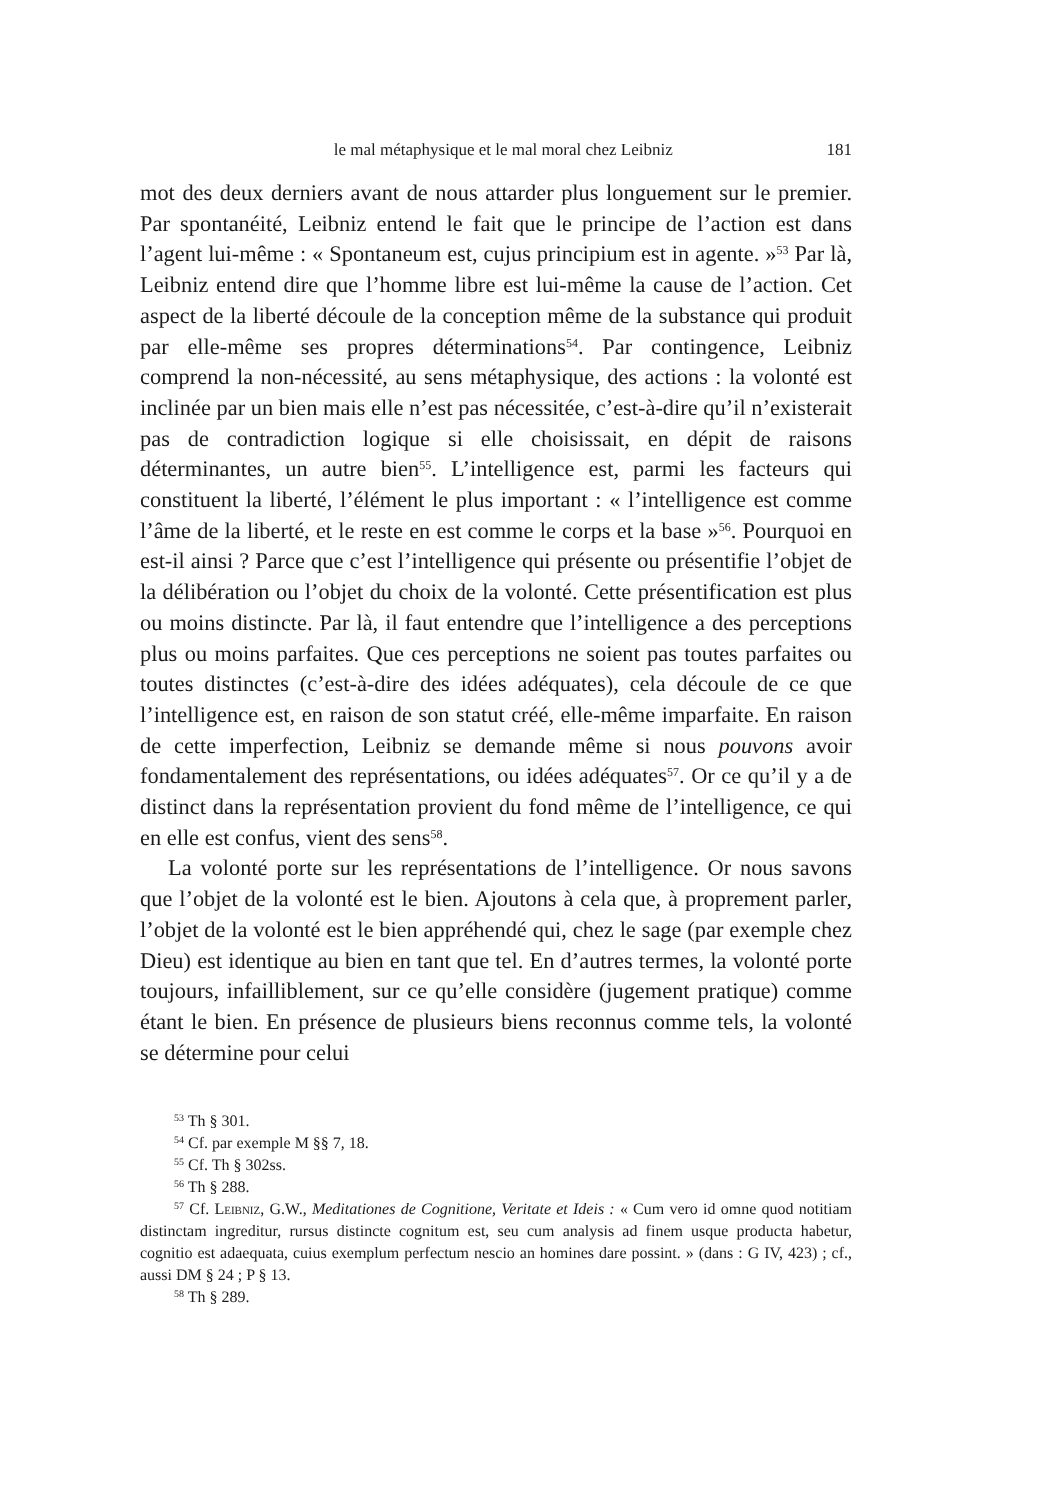le mal métaphysique et le mal moral chez Leibniz 181
mot des deux derniers avant de nous attarder plus longuement sur le premier. Par spontanéité, Leibniz entend le fait que le principe de l’action est dans l’agent lui-même : « Spontaneum est, cujus principium est in agente. »<sup>53</sup> Par là, Leibniz entend dire que l’homme libre est lui-même la cause de l’action. Cet aspect de la liberté découle de la conception même de la substance qui produit par elle-même ses propres déterminations<sup>54</sup>. Par contingence, Leibniz comprend la non-nécessité, au sens métaphysique, des actions : la volonté est inclinée par un bien mais elle n’est pas nécessitée, c’est-à-dire qu’il n’existerait pas de contradiction logique si elle choisissait, en dépit de raisons déterminantes, un autre bien<sup>55</sup>. L’intelligence est, parmi les facteurs qui constituent la liberté, l’élément le plus important : « l’intelligence est comme l’âme de la liberté, et le reste en est comme le corps et la base »<sup>56</sup>. Pourquoi en est-il ainsi ? Parce que c’est l’intelligence qui présente ou présentifie l’objet de la délibération ou l’objet du choix de la volonté. Cette présentification est plus ou moins distincte. Par là, il faut entendre que l’intelligence a des perceptions plus ou moins parfaites. Que ces perceptions ne soient pas toutes parfaites ou toutes distinctes (c’est-à-dire des idées adéquates), cela découle de ce que l’intelligence est, en raison de son statut créé, elle-même imparfaite. En raison de cette imperfection, Leibniz se demande même si nous pouvons avoir fondamentalement des représentations, ou idées adéquates<sup>57</sup>. Or ce qu’il y a de distinct dans la représentation provient du fond même de l’intelligence, ce qui en elle est confus, vient des sens<sup>58</sup>.
La volonté porte sur les représentations de l’intelligence. Or nous savons que l’objet de la volonté est le bien. Ajoutons à cela que, à proprement parler, l’objet de la volonté est le bien appréhendé qui, chez le sage (par exemple chez Dieu) est identique au bien en tant que tel. En d’autres termes, la volonté porte toujours, infailliblement, sur ce qu’elle considère (jugement pratique) comme étant le bien. En présence de plusieurs biens reconnus comme tels, la volonté se détermine pour celui
<sup>53</sup> Th § 301.
<sup>54</sup> Cf. par exemple M §§ 7, 18.
<sup>55</sup> Cf. Th § 302ss.
<sup>56</sup> Th § 288.
<sup>57</sup> Cf. Leibniz, G.W., Meditationes de Cognitione, Veritate et Ideis : « Cum vero id omne quod notitiam distinctam ingreditur, rursus distincte cognitum est, seu cum analysis ad finem usque producta habetur, cognitio est adaequata, cuius exemplum perfectum nescio an homines dare possint. » (dans : G IV, 423) ; cf., aussi DM § 24 ; P § 13.
<sup>58</sup> Th § 289.